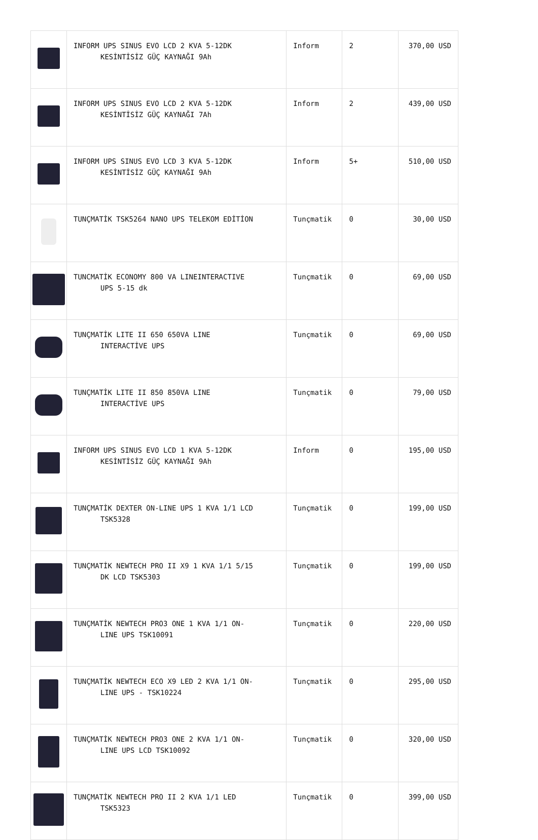| | INFORM UPS SINUS EVO LCD 2 KVA 5-12DK KESİNTİSİZ GÜÇ KAYNAĞI 9Ah | Inform | 2 | 370,00 USD |
| | INFORM UPS SINUS EVO LCD 2 KVA 5-12DK KESİNTİSİZ GÜÇ KAYNAĞI 7Ah | Inform | 2 | 439,00 USD |
| | INFORM UPS SINUS EVO LCD 3 KVA 5-12DK KESİNTİSİZ GÜÇ KAYNAĞI 9Ah | Inform | 5+ | 510,00 USD |
| | TUNÇMATİK TSK5264 NANO UPS TELEKOM EDİTİON | Tunçmatik | 0 | 30,00 USD |
| | TUNCMATİK ECONOMY 800 VA LINEINTERACTIVE UPS 5-15 dk | Tunçmatik | 0 | 69,00 USD |
| | TUNÇMATİK LITE II 650 650VA LINE INTERACTİVE UPS | Tunçmatik | 0 | 69,00 USD |
| | TUNÇMATİK LITE II 850 850VA LINE INTERACTİVE UPS | Tunçmatik | 0 | 79,00 USD |
| | INFORM UPS SINUS EVO LCD 1 KVA 5-12DK KESİNTİSİZ GÜÇ KAYNAĞI 9Ah | Inform | 0 | 195,00 USD |
| | TUNÇMATİK DEXTER ON-LINE UPS 1 KVA 1/1 LCD TSK5328 | Tunçmatik | 0 | 199,00 USD |
| | TUNÇMATİK NEWTECH PRO II X9 1 KVA 1/1 5/15 DK LCD TSK5303 | Tunçmatik | 0 | 199,00 USD |
| | TUNÇMATİK NEWTECH PRO3 ONE 1 KVA 1/1 ON- LINE UPS TSK10091 | Tunçmatik | 0 | 220,00 USD |
| | TUNÇMATİK NEWTECH ECO X9 LED 2 KVA 1/1 ON- LINE UPS - TSK10224 | Tunçmatik | 0 | 295,00 USD |
| | TUNÇMATİK NEWTECH PRO3 ONE 2 KVA 1/1 ON- LINE UPS LCD TSK10092 | Tunçmatik | 0 | 320,00 USD |
| | TUNÇMATİK NEWTECH PRO II 2 KVA 1/1 LED TSK5323 | Tunçmatik | 0 | 399,00 USD |